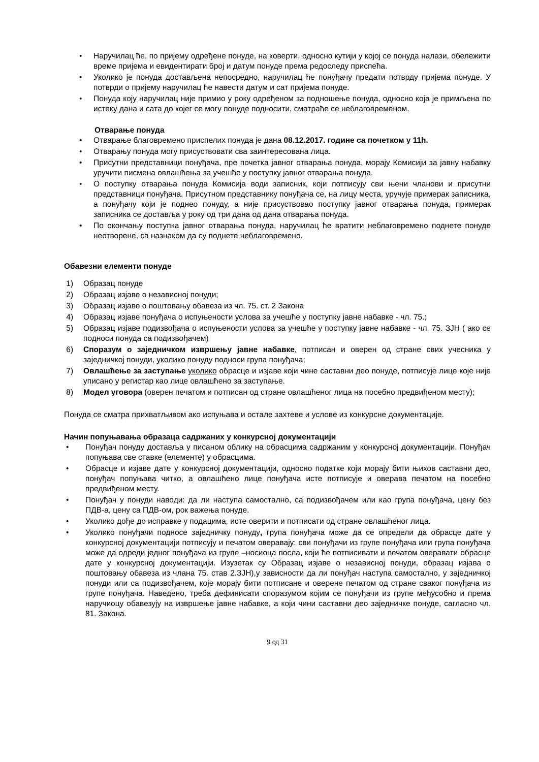• Наручилац ће, по пријему одређене понуде, на коверти, односно кутији у којој се понуда налази, обележити време пријема и евидентирати број и датум понуде према редоследу приспећа.
• Уколико је понуда достављена непосредно, наручилац ће понуђачу предати потврду пријема понуде. У потврди о пријему наручилац ће навести датум и сат пријема понуде.
• Понуда коју наручилац није примио у року одређеном за подношење понуда, односно која је примљена по истеку дана и сата до којег се могу понуде подносити, сматраће се неблаговременом.
Отварање понуда
• Отварање благовремено приспелих понуда је дана 08.12.2017. године са почетком у 11h.
• Отварању понуда могу присуствовати сва заинтересована лица.
• Присутни представници понуђача, пре почетка јавног отварања понуда, морају Комисији за јавну набавку уручити писмена овлашћења за учешће у поступку јавног отварања понуда.
• О поступку отварања понуда Комисија води записник, који потписују сви њени чланови и присутни представници понуђача. Присутном представнику понуђача се, на лицу места, уручује примерак записника, а понуђачу који је поднео понуду, а није присуствовао поступку јавног отварања понуда, примерак записника се доставља у року од три дана од дана отварања понуда.
• По окончању поступка јавног отварања понуда, наручилац ће вратити неблаговремено поднете понуде неотворене, са назнаком да су поднете неблаговремено.
Обавезни елементи понуде
1) Образац понуде
2) Образац изјаве о независној понуди;
3) Образац изјаве о поштовању обавеза из чл. 75. ст. 2 Закона
4) Образац изјаве понуђача о испуњености услова за учешће у поступку јавне набавке - чл. 75.;
5) Образац изјаве подизвођача о испуњености услова за учешће у поступку јавне набавке - чл. 75. ЗЈН ( ако се подноси понуда са подизвођачем)
6) Споразум о заједничком извршењу јавне набавке, потписан и оверен од стране свих учесника у заједничкој понуди, уколико понуду подноси група понуђача;
7) Овлашћење за заступање уколико обрасце и изјаве који чине саставни део понуде, потписује лице које није уписано у регистар као лице овлашћено за заступање.
8) Модел уговора (оверен печатом и потписан од стране овлашћеног лица на посебно предвиђеном месту);
Понуда се сматра прихватљивом ако испуњава и остале захтеве и услове из конкурсне документације.
Начин попуњавања образаца садржаних у конкурсној документацији
• Понуђач понуду доставља у писаном облику на обрасцима садржаним у конкурсној документацији. Понуђач попуњава све ставке (елементе) у обрасцима.
• Обрасце и изјаве дате у конкурсној документацији, односно податке који морају бити њихов саставни део, понуђач попуњава читко, а овлашћено лице понуђача исте потписује и оверава печатом на посебно предвиђеном месту.
• Понуђач у понуди наводи: да ли наступа самостално, са подизвођачем или као група понуђача, цену без ПДВ-а, цену са ПДВ-ом, рок важења понуде.
• Уколико дође до исправке у подацима, исте оверити и потписати од стране овлашћеног лица.
• Уколико понуђачи подносе заједничку понуду, група понуђача може да се определи да обрасце дате у конкурсној документацији потписују и печатом оверавају: сви понуђачи из групе понуђача или група понуђача може да одреди једног понуђача из групе –носиоца посла, који ће потписивати и печатом оверавати обрасце дате у конкурсној документацији. Изузетак су Образац изјаве о независној понуди, образац изјава о поштовању обавеза из члана 75. став 2.ЗЈН),у зависности да ли понуђач наступа самостално, у заједничкој понуди или са подизвођачем, које морају бити потписане и оверене печатом од стране сваког понуђача из групе понуђача. Наведено, треба дефинисати споразумом којим се понуђачи из групе међусобно и према наручиоцу обавезују на извршење јавне набавке, а који чини саставни део заједничке понуде, сагласно чл. 81. Закона.
9 од 31